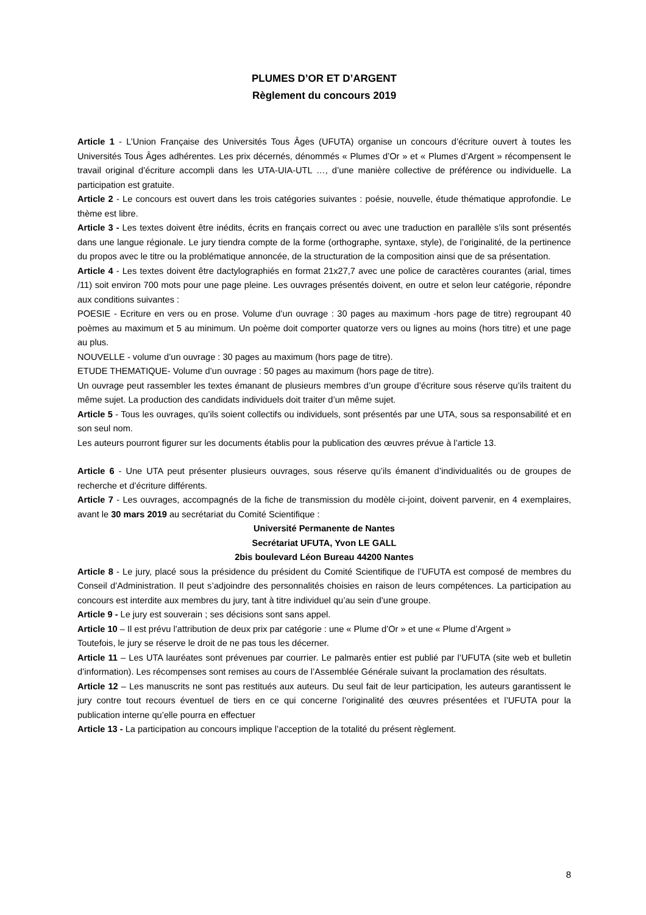PLUMES D’OR ET D’ARGENT
Règlement du concours 2019
Article 1 - L’Union Française des Universités Tous Âges (UFUTA) organise un concours d’écriture ouvert à toutes les Universités Tous Âges adhérentes. Les prix décernés, dénommés « Plumes d’Or » et « Plumes d’Argent » récompensent le travail original d’écriture accompli dans les UTA-UIA-UTL …, d’une manière collective de préférence ou individuelle. La participation est gratuite.
Article 2 - Le concours est ouvert dans les trois catégories suivantes : poésie, nouvelle, étude thématique approfondie. Le thème est libre.
Article 3 - Les textes doivent être inédits, écrits en français correct ou avec une traduction en parallèle s’ils sont présentés dans une langue régionale. Le jury tiendra compte de la forme (orthographe, syntaxe, style), de l’originalité, de la pertinence du propos avec le titre ou la problématique annoncée, de la structuration de la composition ainsi que de sa présentation.
Article 4 - Les textes doivent être dactylographiés en format 21x27,7 avec une police de caractères courantes (arial, times /11) soit environ 700 mots pour une page pleine. Les ouvrages présentés doivent, en outre et selon leur catégorie, répondre aux conditions suivantes :
POESIE - Ecriture en vers ou en prose. Volume d’un ouvrage : 30 pages au maximum -hors page de titre) regroupant 40 poèmes au maximum et 5 au minimum. Un poème doit comporter quatorze vers ou lignes au moins (hors titre) et une page au plus.
NOUVELLE - volume d’un ouvrage : 30 pages au maximum (hors page de titre).
ETUDE THEMATIQUE- Volume d’un ouvrage : 50 pages au maximum (hors page de titre).
Un ouvrage peut rassembler les textes émanant de plusieurs membres d’un groupe d’écriture sous réserve qu’ils traitent du même sujet. La production des candidats individuels doit traiter d’un même sujet.
Article 5 - Tous les ouvrages, qu’ils soient collectifs ou individuels, sont présentés par une UTA, sous sa responsabilité et en son seul nom.
Les auteurs pourront figurer sur les documents établis pour la publication des œuvres prévue à l’article 13.
Article 6 - Une UTA peut présenter plusieurs ouvrages, sous réserve qu’ils émanent d’individualités ou de groupes de recherche et d’écriture différents.
Article 7 - Les ouvrages, accompagnés de la fiche de transmission du modèle ci-joint, doivent parvenir, en 4 exemplaires, avant le 30 mars 2019 au secrétariat du Comité Scientifique :
Université Permanente de Nantes
Secrétariat UFUTA, Yvon LE GALL
2bis boulevard Léon Bureau 44200 Nantes
Article 8 - Le jury, placé sous la présidence du président du Comité Scientifique de l’UFUTA est composé de membres du Conseil d’Administration. Il peut s’adjoindre des personnalités choisies en raison de leurs compétences. La participation au concours est interdite aux membres du jury, tant à titre individuel qu’au sein d’une groupe.
Article 9 - Le jury est souverain ; ses décisions sont sans appel.
Article 10 – Il est prévu l’attribution de deux prix par catégorie : une « Plume d’Or » et une « Plume d’Argent »
Toutefois, le jury se réserve le droit de ne pas tous les décerner.
Article 11 – Les UTA lauréates sont prévenues par courrier. Le palmarès entier est publié par l’UFUTA (site web et bulletin d’information). Les récompenses sont remises au cours de l’Assemblée Générale suivant la proclamation des résultats.
Article 12 – Les manuscrits ne sont pas restitués aux auteurs. Du seul fait de leur participation, les auteurs garantissent le jury contre tout recours éventuel de tiers en ce qui concerne l’originalité des œuvres présentées et l’UFUTA pour la publication interne qu’elle pourra en effectuer
Article 13 - La participation au concours implique l’acception de la totalité du présent règlement.
8